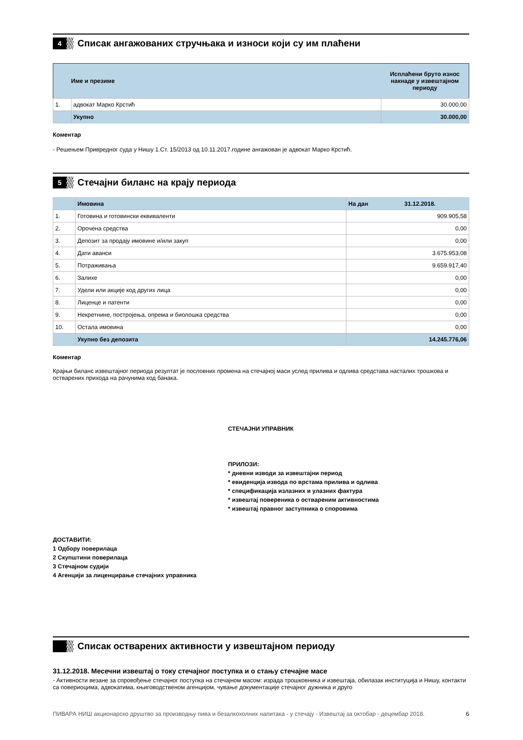4
Списак ангажованих стручњака и износи који су им плаћени
| | Име и презиме | Исплаћени бруто износ накнаде у извештајном периоду |
| 1. | адвокат Марко Крстић | 30.000,00 |
| | Укупно | 30.000,00 |
Коментар
- Решењем Привредног суда у Нишу 1.Ст. 15/2013 од 10.11.2017.године ангажован је адвокат Марко Крстић.
5
Стечајни биланс на крају периода
| | Имовина | На дан 31.12.2018. |
| 1. | Готовина и готовински еквиваленти | 909.905,58 |
| 2. | Орочена средства | 0,00 |
| 3. | Депозит за продају имовине и/или закуп | 0,00 |
| 4. | Дати аванси | 3.675.953,08 |
| 5. | Потраживања | 9.659.917,40 |
| 6. | Залихе | 0,00 |
| 7. | Удели или акције код других лица | 0,00 |
| 8. | Лиценце и патенти | 0,00 |
| 9. | Некретнине, постројења, опрема и биолошка средства | 0,00 |
| 10. | Остала имовина | 0,00 |
| | Укупно без депозита | 14.245.776,06 |
Коментар
Крајњи биланс извештајног периода резултат је пословних промена на стечајној маси услед прилива и одлива средстава насталих трошкова и остварених прихода на рачунима код банака.
СТЕЧАЈНИ УПРАВНИК
ПРИЛОЗИ:
* дневни изводи за извештајни период
* евиденција извода по врстама прилива и одлива
* спецификација излазних и улазних фактура
* извештај повереника о оствареним активностима
* извештај правног заступника о споровима
ДОСТАВИТИ:
1 Одбору поверилаца
2 Скупштини поверилаца
3 Стечајном судији
4 Агенцији за лиценцирање стечајних управника
Списак остварених активности у извештајном периоду
31.12.2018. Месечни извештај о току стечајног поступка и о стању стечајне масе
- Активности везане за спровођење стечајног поступка на стечајном масом: израда трошковника и извештаја, обилазак институција и Нишу, контакти са повериоцима, адвокатима, књиговодственом агенцијом, чување документације стечајног дужника и друго
ПИВАРА НИШ акционарско друштво за производњу пива и безалкохолних напитака - у стечају - Извештај за октобар - децембар 2018.
6